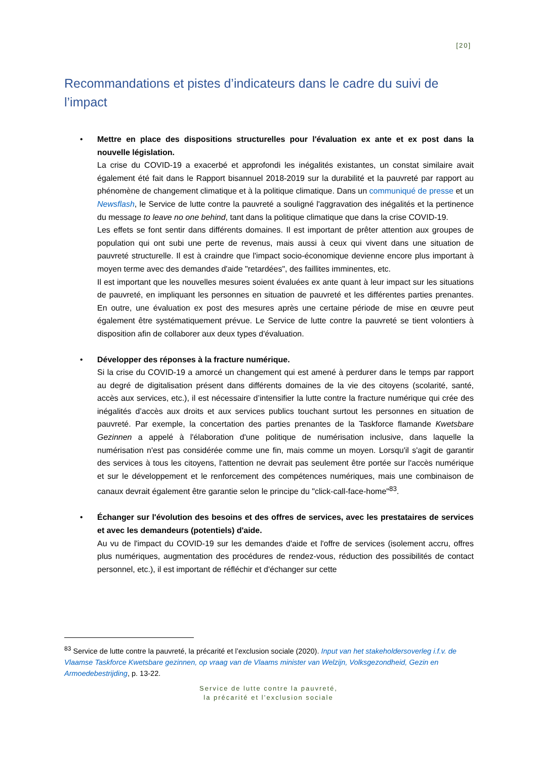[20]
Recommandations et pistes d’indicateurs dans le cadre du suivi de l’impact
• Mettre en place des dispositions structurelles pour l'évaluation ex ante et ex post dans la nouvelle législation.
La crise du COVID-19 a exacerbé et approfondi les inégalités existantes, un constat similaire avait également été fait dans le Rapport bisannuel 2018-2019 sur la durabilité et la pauvreté par rapport au phénomène de changement climatique et à la politique climatique. Dans un communiqué de presse et un Newsflash, le Service de lutte contre la pauvreté a souligné l'aggravation des inégalités et la pertinence du message to leave no one behind, tant dans la politique climatique que dans la crise COVID-19.
Les effets se font sentir dans différents domaines. Il est important de prêter attention aux groupes de population qui ont subi une perte de revenus, mais aussi à ceux qui vivent dans une situation de pauvreté structurelle. Il est à craindre que l'impact socio-économique devienne encore plus important à moyen terme avec des demandes d'aide "retardées", des faillites imminentes, etc.
Il est important que les nouvelles mesures soient évaluées ex ante quant à leur impact sur les situations de pauvreté, en impliquant les personnes en situation de pauvreté et les différentes parties prenantes. En outre, une évaluation ex post des mesures après une certaine période de mise en œuvre peut également être systématiquement prévue. Le Service de lutte contre la pauvreté se tient volontiers à disposition afin de collaborer aux deux types d'évaluation.
• Développer des réponses à la fracture numérique.
Si la crise du COVID-19 a amorcé un changement qui est amené à perdurer dans le temps par rapport au degré de digitalisation présent dans différents domaines de la vie des citoyens (scolarité, santé, accès aux services, etc.), il est nécessaire d’intensifier la lutte contre la fracture numérique qui crée des inégalités d’accès aux droits et aux services publics touchant surtout les personnes en situation de pauvreté. Par exemple, la concertation des parties prenantes de la Taskforce flamande Kwetsbare Gezinnen a appelé à l'élaboration d'une politique de numérisation inclusive, dans laquelle la numérisation n'est pas considérée comme une fin, mais comme un moyen. Lorsqu'il s'agit de garantir des services à tous les citoyens, l'attention ne devrait pas seulement être portée sur l'accès numérique et sur le développement et le renforcement des compétences numériques, mais une combinaison de canaux devrait également être garantie selon le principe du "click-call-face-home"<sup>83</sup>.
• Échanger sur l'évolution des besoins et des offres de services, avec les prestataires de services et avec les demandeurs (potentiels) d'aide.
Au vu de l'impact du COVID-19 sur les demandes d'aide et l'offre de services (isolement accru, offres plus numériques, augmentation des procédures de rendez-vous, réduction des possibilités de contact personnel, etc.), il est important de réfléchir et d'échanger sur cette
<sup>83</sup> Service de lutte contre la pauvreté, la précarité et l’exclusion sociale (2020). Input van het stakeholdersoverleg i.f.v. de Vlaamse Taskforce Kwetsbare gezinnen, op vraag van de Vlaams minister van Welzijn, Volksgezondheid, Gezin en Armoedebestrijding, p. 13-22.
Service de lutte contre la pauvreté,
la précarité et l’exclusion sociale